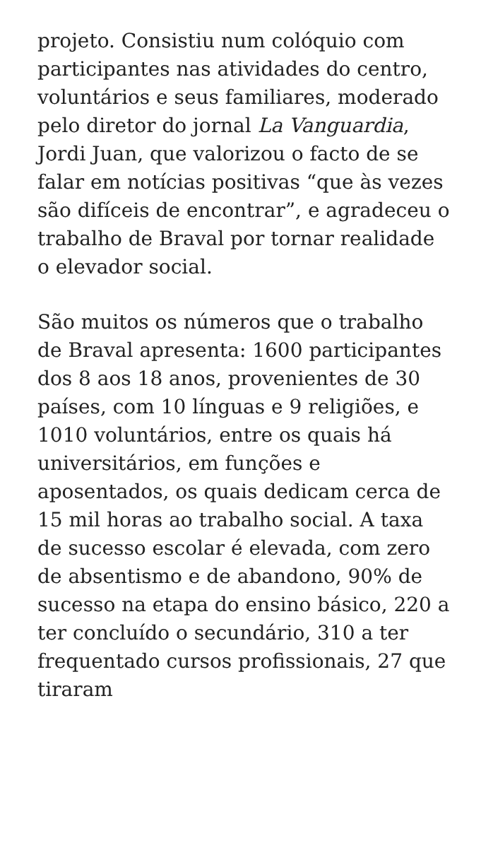projeto. Consistiu num colóquio com participantes nas atividades do centro, voluntários e seus familiares, moderado pelo diretor do jornal La Vanguardia, Jordi Juan, que valorizou o facto de se falar em notícias positivas “que às vezes são difíceis de encontrar”, e agradeceu o trabalho de Braval por tornar realidade o elevador social.
São muitos os números que o trabalho de Braval apresenta: 1600 participantes dos 8 aos 18 anos, provenientes de 30 países, com 10 línguas e 9 religiões, e 1010 voluntários, entre os quais há universitários, em funções e aposentados, os quais dedicam cerca de 15 mil horas ao trabalho social. A taxa de sucesso escolar é elevada, com zero de absentismo e de abandono, 90% de sucesso na etapa do ensino básico, 220 a ter concluído o secundário, 310 a ter frequentado cursos profissionais, 27 que tiraram